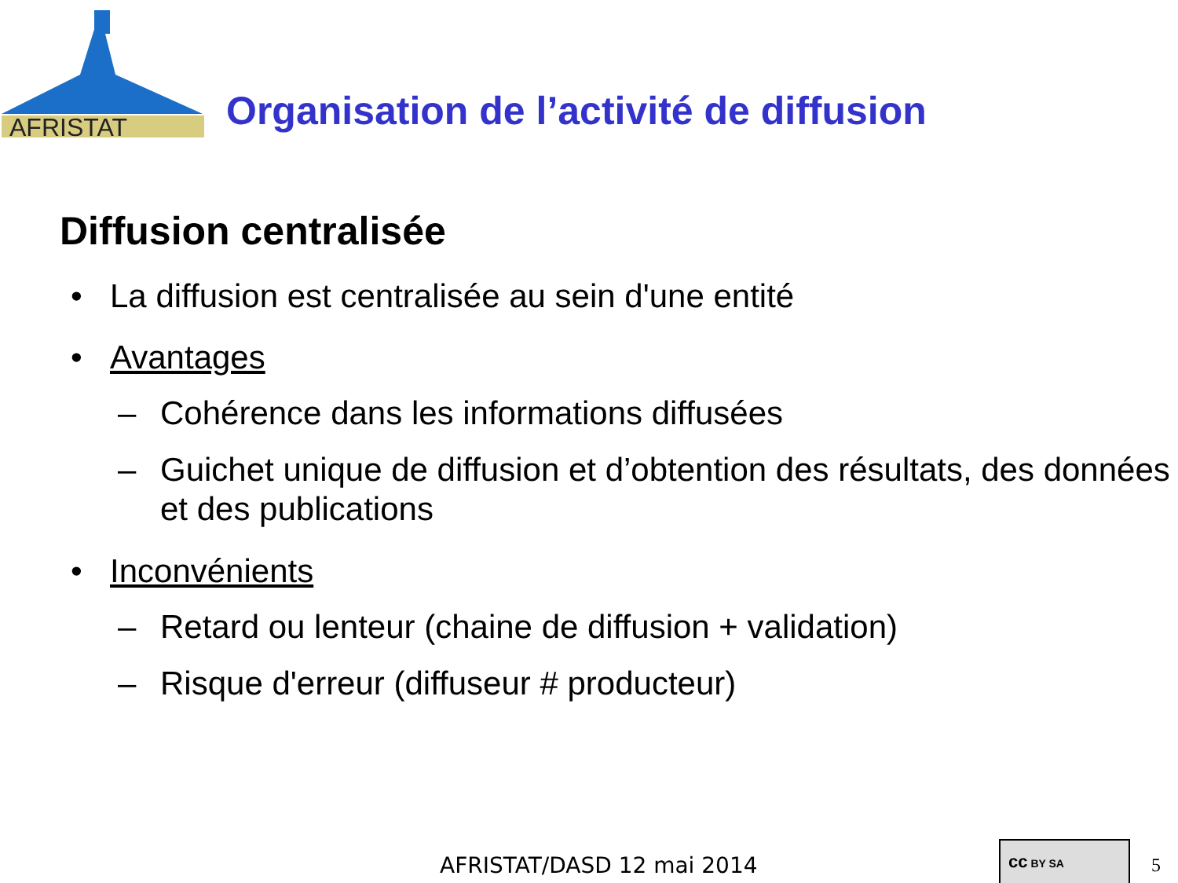AFRISTAT
Organisation de l’activité de diffusion
Diffusion centralisée
• La diffusion est centralisée au sein d'une entité
• Avantages
– Cohérence dans les informations diffusées
– Guichet unique de diffusion et d’obtention des résultats, des données et des publications
• Inconvénients
– Retard ou lenteur (chaine de diffusion + validation)
– Risque d'erreur (diffuseur # producteur)
AFRISTAT/DASD 12 mai 2014
cc BY SA
5